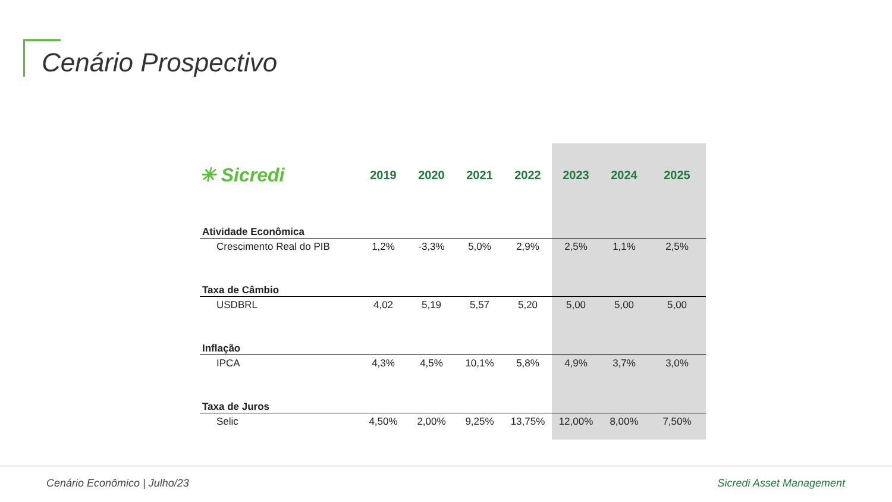Cenário Prospectivo
| ✳ Sicredi | 2019 | 2020 | 2021 | 2022 | 2023 | 2024 | 2025 |
| --- | --- | --- | --- | --- | --- | --- | --- |
| Atividade Econômica | | | | | | | |
| Crescimento Real do PIB | 1,2% | -3,3% | 5,0% | 2,9% | 2,5% | 1,1% | 2,5% |
| Taxa de Câmbio | | | | | | | |
| USDBRL | 4,02 | 5,19 | 5,57 | 5,20 | 5,00 | 5,00 | 5,00 |
| Inflação | | | | | | | |
| IPCA | 4,3% | 4,5% | 10,1% | 5,8% | 4,9% | 3,7% | 3,0% |
| Taxa de Juros | | | | | | | |
| Selic | 4,50% | 2,00% | 9,25% | 13,75% | 12,00% | 8,00% | 7,50% |
Cenário Econômico | Julho/23 Sicredi Asset Management